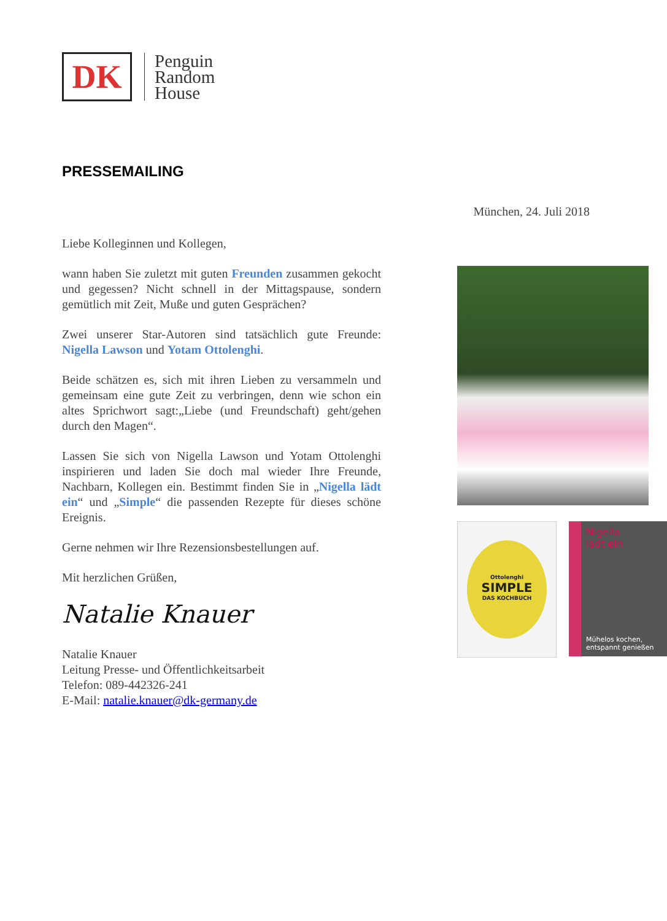DK
Penguin
Random
House
PRESSEMAILING
München, 24. Juli 2018
Liebe Kolleginnen und Kollegen,
wann haben Sie zuletzt mit guten Freunden zusammen gekocht und gegessen? Nicht schnell in der Mittagspause, sondern gemütlich mit Zeit, Muße und guten Gesprächen?
Zwei unserer Star-Autoren sind tatsächlich gute Freunde: Nigella Lawson und Yotam Ottolenghi.
Beide schätzen es, sich mit ihren Lieben zu versammeln und gemeinsam eine gute Zeit zu verbringen, denn wie schon ein altes Sprichwort sagt:„Liebe (und Freundschaft) geht/gehen durch den Magen“.
Lassen Sie sich von Nigella Lawson und Yotam Ottolenghi inspirieren und laden Sie doch mal wieder Ihre Freunde, Nachbarn, Kollegen ein. Bestimmt finden Sie in „Nigella lädt ein“ und „Simple“ die passenden Rezepte für dieses schöne Ereignis.
Gerne nehmen wir Ihre Rezensionsbestellungen auf.
Mit herzlichen Grüßen,
Natalie Knauer
Natalie Knauer
Leitung Presse- und Öffentlichkeitsarbeit
Telefon: 089-442326-241
E-Mail: natalie.knauer@dk-germany.de
Ottolenghi
SIMPLE
DAS KOCHBUCH
Nigella
lädt ein
Mühelos kochen,
entspannt genießen